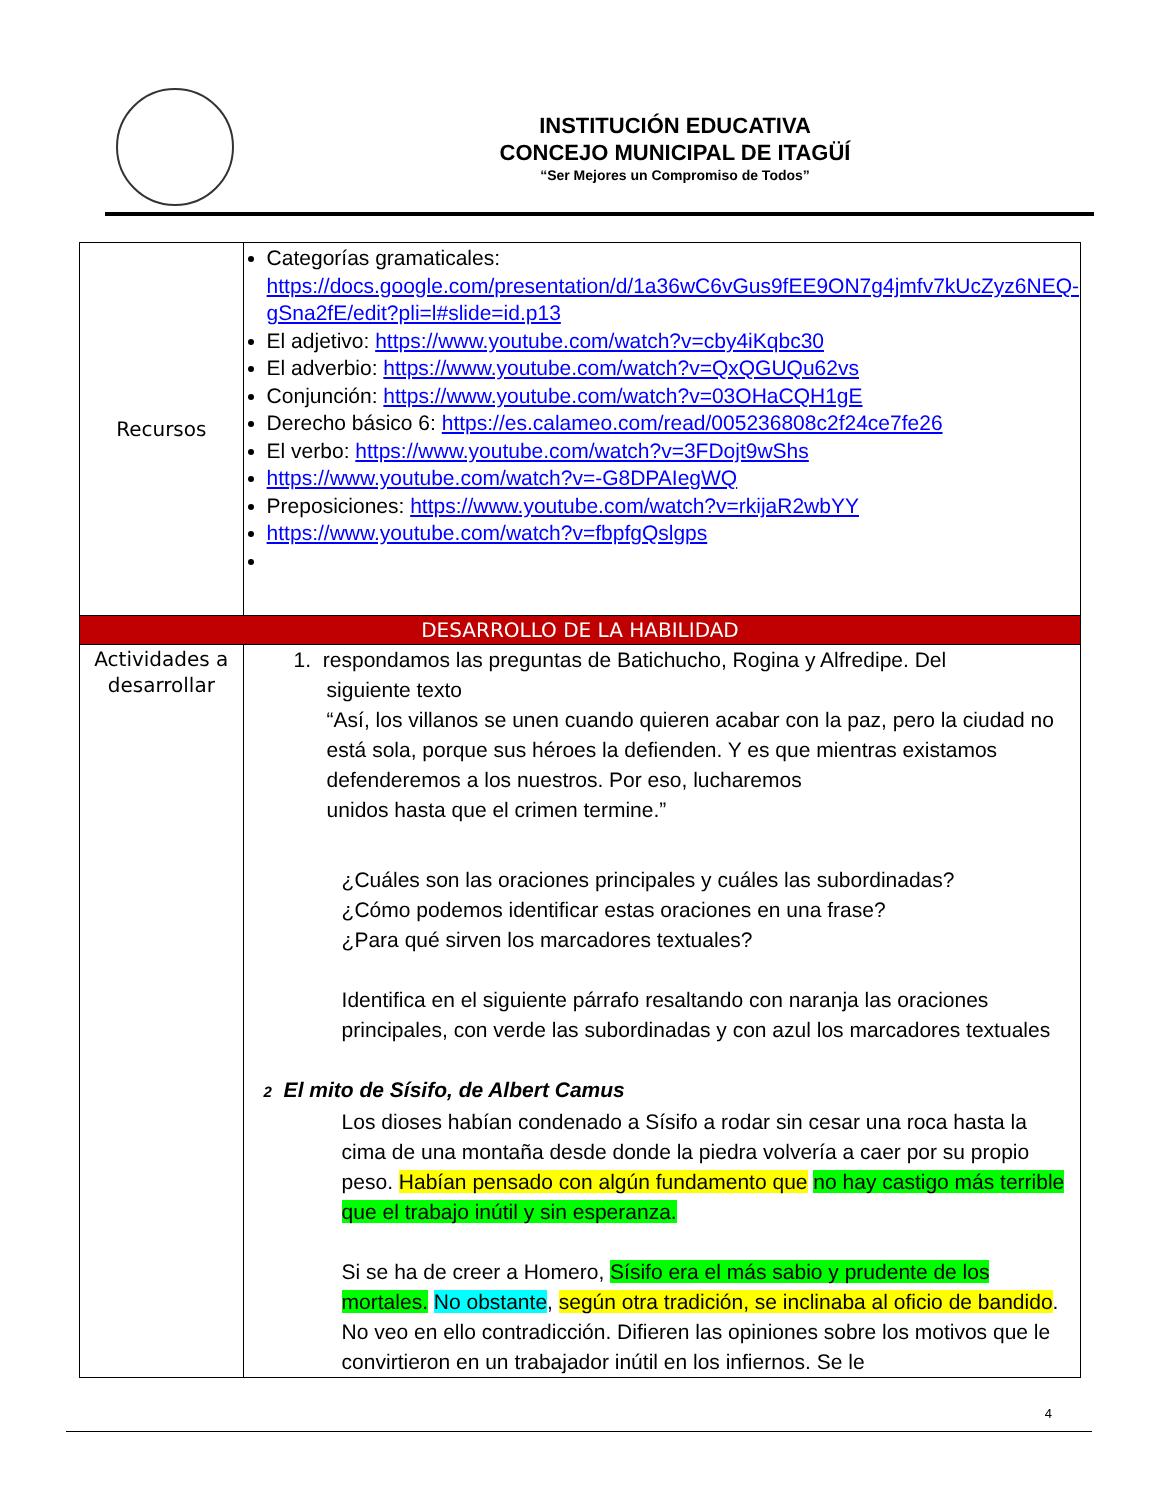INSTITUCIÓN EDUCATIVA
CONCEJO MUNICIPAL DE ITAGÜÍ
“Ser Mejores un Compromiso de Todos”
| Recursos | Categorías gramaticales: https://docs.google.com/presentation/d/1a36wC6vGus9fEE9ON7g4jmfv7kUcZyz6NEQ-gSna2fE/edit?pli=l#slide=id.p13 El adjetivo: https://www.youtube.com/watch?v=cby4iKqbc30 El adverbio: https://www.youtube.com/watch?v=QxQGUQu62vs Conjunción: https://www.youtube.com/watch?v=03OHaCQH1gE Derecho básico 6: https://es.calameo.com/read/005236808c2f24ce7fe26 El verbo: https://www.youtube.com/watch?v=3FDojt9wShs https://www.youtube.com/watch?v=-G8DPAIegWQ Preposiciones: https://www.youtube.com/watch?v=rkijaR2wbYY https://www.youtube.com/watch?v=fbpfgQslgps |
| DESARROLLO DE LA HABILIDAD | |
| Actividades a desarrollar | 1. respondamos las preguntas de Batichucho, Rogina y Alfredipe. Del siguiente texto “Así, los villanos se unen cuando quieren acabar con la paz, pero la ciudad no está sola, porque sus héroes la defienden. Y es que mientras existamos defenderemos a los nuestros. Por eso, lucharemos unidos hasta que el crimen termine.” ¿Cuáles son las oraciones principales y cuáles las subordinadas? ¿Cómo podemos identificar estas oraciones en una frase? ¿Para qué sirven los marcadores textuales? Identifica en el siguiente párrafo resaltando con naranja las oraciones principales, con verde las subordinadas y con azul los marcadores textuales 2 El mito de Sísifo, de Albert Camus Los dioses habían condenado a Sísifo a rodar sin cesar una roca hasta la cima de una montaña desde donde la piedra volvería a caer por su propio peso. Habían pensado con algún fundamento que no hay castigo más terrible que el trabajo inútil y sin esperanza. Si se ha de creer a Homero, Sísifo era el más sabio y prudente de los mortales. No obstante , según otra tradición, se inclinaba al oficio de bandido . No veo en ello contradicción. Difieren las opiniones sobre los motivos que le convirtieron en un trabajador inútil en los infiernos. Se le |
4